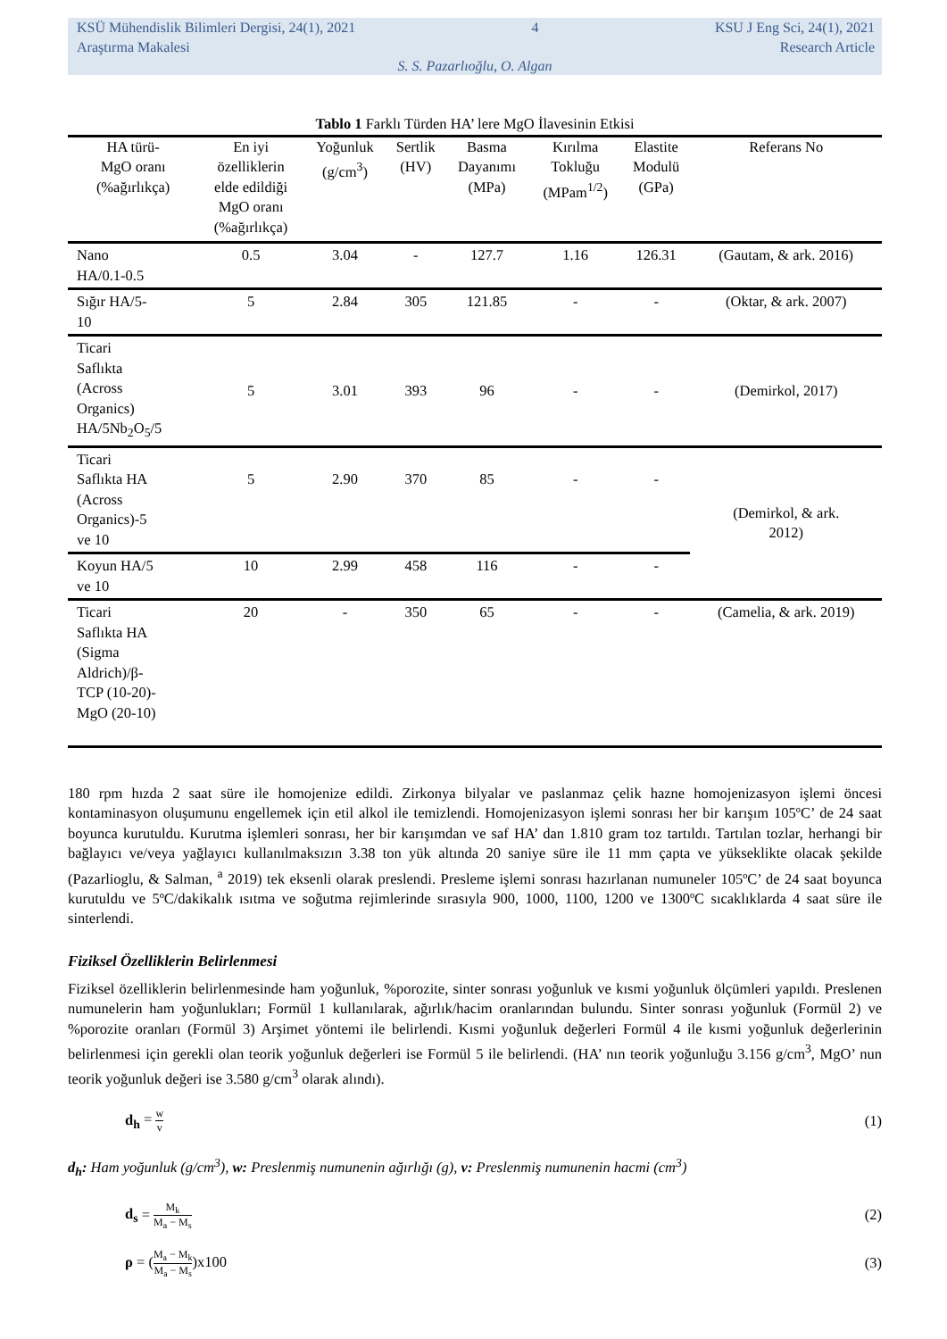KSÜ Mühendislik Bilimleri Dergisi, 24(1), 2021 4 KSU J Eng Sci, 24(1), 2021
Araştırma Makalesi Research Article
S. S. Pazarlıoğlu, O. Algan
Tablo 1 Farklı Türden HA’ lere MgO İlavesinin Etkisi
| HA türü- MgO oranı (%ağırlıkça) | En iyi özelliklerin elde edildiği MgO oranı (%ağırlıkça) | Yoğunluk (g/cm<sup>3</sup>) | Sertlik (HV) | Basma Dayanımı (MPa) | Kırılma Tokluğu (MPam<sup>1/2</sup>) | Elastite Modulü (GPa) | Referans No |
| --- | --- | --- | --- | --- | --- | --- | --- |
| Nano HA/0.1-0.5 | 0.5 | 3.04 | - | 127.7 | 1.16 | 126.31 | (Gautam, & ark. 2016) |
| Sığır HA/5- 10 | 5 | 2.84 | 305 | 121.85 | - | - | (Oktar, & ark. 2007) |
| Ticari Saflıkta (Across Organics) HA/5Nb<sub>2</sub>O<sub>5</sub>/5 | 5 | 3.01 | 393 | 96 | - | - | (Demirkol, 2017) |
| Ticari Saflıkta HA (Across Organics)-5 ve 10 | 5 | 2.90 | 370 | 85 | - | - | (Demirkol, & ark. 2012) |
| Koyun HA/5 ve 10 | 10 | 2.99 | 458 | 116 | - | - | |
| Ticari Saflıkta HA (Sigma Aldrich)/β- TCP (10-20)- MgO (20-10) | 20 | - | 350 | 65 | - | - | (Camelia, & ark. 2019) |
180 rpm hızda 2 saat süre ile homojenize edildi. Zirkonya bilyalar ve paslanmaz çelik hazne homojenizasyon işlemi öncesi kontaminasyon oluşumunu engellemek için etil alkol ile temizlendi. Homojenizasyon işlemi sonrası her bir karışım 105ºC’ de 24 saat boyunca kurutuldu. Kurutma işlemleri sonrası, her bir karışımdan ve saf HA’ dan 1.810 gram toz tartıldı. Tartılan tozlar, herhangi bir bağlayıcı ve/veya yağlayıcı kullanılmaksızın 3.38 ton yük altında 20 saniye süre ile 11 mm çapta ve yükseklikte olacak şekilde (Pazarlioglu, & Salman, <sup>a</sup> 2019) tek eksenli olarak preslendi. Presleme işlemi sonrası hazırlanan numuneler 105ºC’ de 24 saat boyunca kurutuldu ve 5ºC/dakikalık ısıtma ve soğutma rejimlerinde sırasıyla 900, 1000, 1100, 1200 ve 1300ºC sıcaklıklarda 4 saat süre ile sinterlendi.
Fiziksel Özelliklerin Belirlenmesi
Fiziksel özelliklerin belirlenmesinde ham yoğunluk, %porozite, sinter sonrası yoğunluk ve kısmi yoğunluk ölçümleri yapıldı. Preslenen numunelerin ham yoğunlukları; Formül 1 kullanılarak, ağırlık/hacim oranlarından bulundu. Sinter sonrası yoğunluk (Formül 2) ve %porozite oranları (Formül 3) Arşimet yöntemi ile belirlendi. Kısmi yoğunluk değerleri Formül 4 ile kısmi yoğunluk değerlerinin belirlenmesi için gerekli olan teorik yoğunluk değerleri ise Formül 5 ile belirlendi. (HA’ nın teorik yoğunluğu 3.156 g/cm<sup>3</sup>, MgO’ nun teorik yoğunluk değeri ise 3.580 g/cm<sup>3</sup> olarak alındı).
d<sub>h</sub> = w v (1)
d<sub>h</sub>: Ham yoğunluk (g/cm<sup>3</sup>), w: Preslenmiş numunenin ağırlığı (g), v: Preslenmiş numunenin hacmi (cm<sup>3</sup>)
d<sub>s</sub> = M<sub>k</sub> M<sub>a</sub> − M<sub>s</sub> (2)
ρ = (M<sub>a</sub> − M<sub>k</sub> M<sub>a</sub> − M<sub>s</sub>)x100 (3)